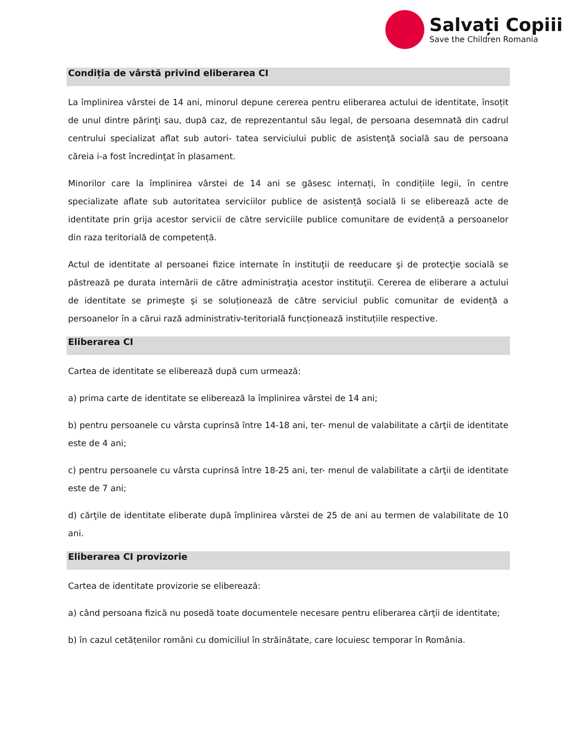Salvați Copiii
Save the Children Romania
Condiția de vârstă privind eliberarea CI
La împlinirea vârstei de 14 ani, minorul depune cererea pentru eliberarea actului de identitate, însoțit de unul dintre părinţi sau, după caz, de reprezentantul său legal, de persoana desemnată din cadrul centrului specializat aflat sub autori- tatea serviciului public de asistenţă socială sau de persoana căreia i-a fost încredinţat în plasament.
Minorilor care la împlinirea vârstei de 14 ani se găsesc internați, în condițiile legii, în centre specializate aflate sub autoritatea serviciilor publice de asistență socială li se eliberează acte de identitate prin grija acestor servicii de către serviciile publice comunitare de evidență a persoanelor din raza teritorială de competență.
Actul de identitate al persoanei fizice internate în instituţii de reeducare şi de protecţie socială se păstrează pe durata internării de către administraţia acestor instituţii. Cererea de eliberare a actului de identitate se primeşte şi se soluționează de către serviciul public comunitar de evidență a persoanelor în a cărui rază administrativ-teritorială funcționează instituțiile respective.
Eliberarea CI
Cartea de identitate se eliberează după cum urmează:
a) prima carte de identitate se eliberează la împlinirea vârstei de 14 ani;
b) pentru persoanele cu vârsta cuprinsă între 14-18 ani, ter- menul de valabilitate a cărţii de identitate este de 4 ani;
c) pentru persoanele cu vârsta cuprinsă între 18-25 ani, ter- menul de valabilitate a cărţii de identitate este de 7 ani;
d) cărţile de identitate eliberate după împlinirea vârstei de 25 de ani au termen de valabilitate de 10 ani.
Eliberarea CI provizorie
Cartea de identitate provizorie se eliberează:
a) când persoana fizică nu posedă toate documentele necesare pentru eliberarea cărţii de identitate;
b) în cazul cetățenilor români cu domiciliul în străinătate, care locuiesc temporar în România.